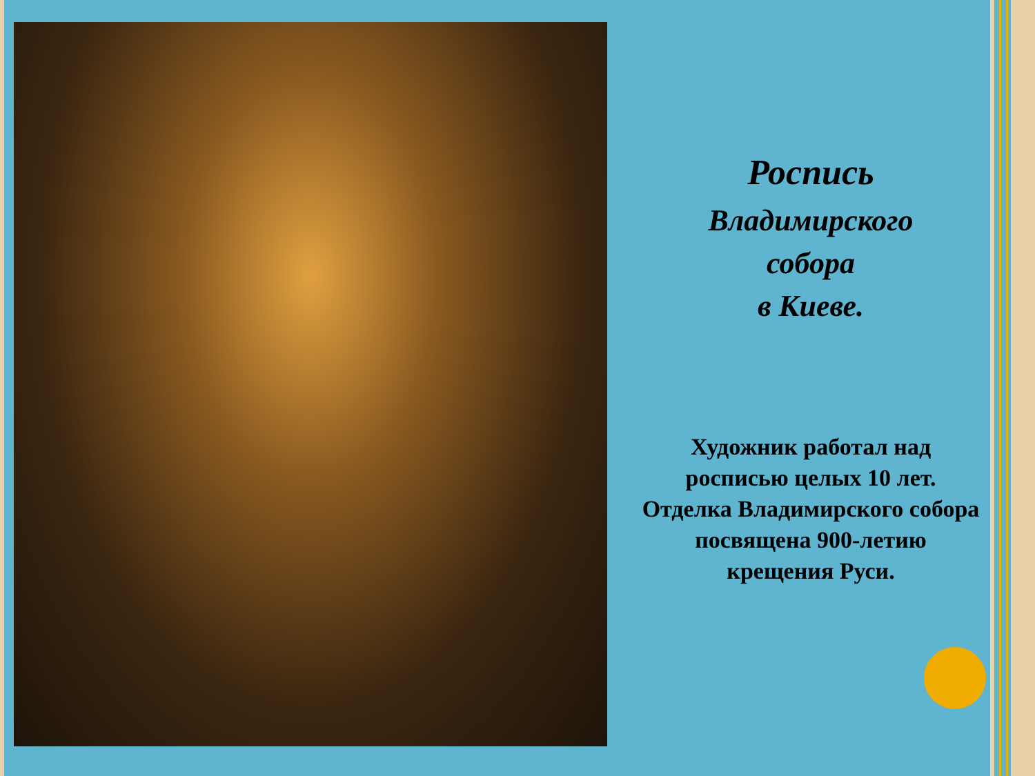Роспись
Владимирского
собора
в Киеве.
Художник работал над росписью целых 10 лет. Отделка Владимирского собора посвящена 900-летию крещения Руси.